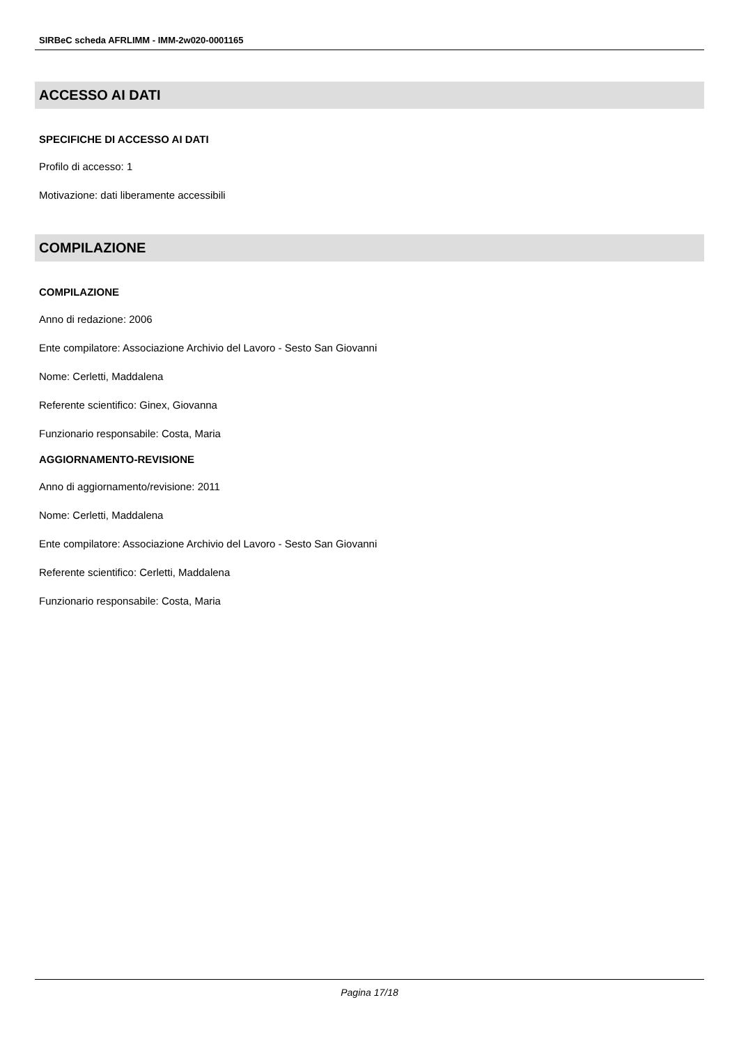SIRBeC scheda AFRLIMM - IMM-2w020-0001165
ACCESSO AI DATI
SPECIFICHE DI ACCESSO AI DATI
Profilo di accesso: 1
Motivazione: dati liberamente accessibili
COMPILAZIONE
COMPILAZIONE
Anno di redazione: 2006
Ente compilatore: Associazione Archivio del Lavoro - Sesto San Giovanni
Nome: Cerletti, Maddalena
Referente scientifico: Ginex, Giovanna
Funzionario responsabile: Costa, Maria
AGGIORNAMENTO-REVISIONE
Anno di aggiornamento/revisione: 2011
Nome: Cerletti, Maddalena
Ente compilatore: Associazione Archivio del Lavoro - Sesto San Giovanni
Referente scientifico: Cerletti, Maddalena
Funzionario responsabile: Costa, Maria
Pagina 17/18